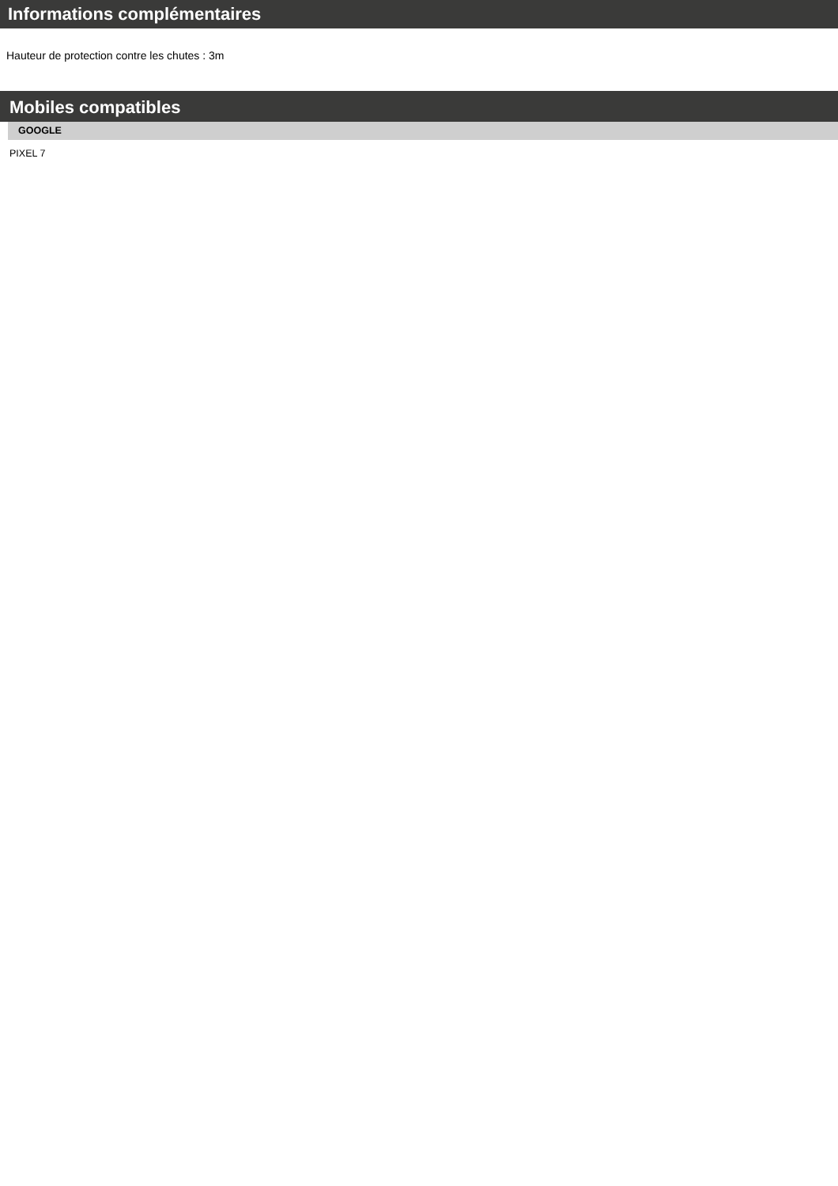Informations complémentaires
Hauteur de protection contre les chutes : 3m
Mobiles compatibles
GOOGLE
PIXEL 7